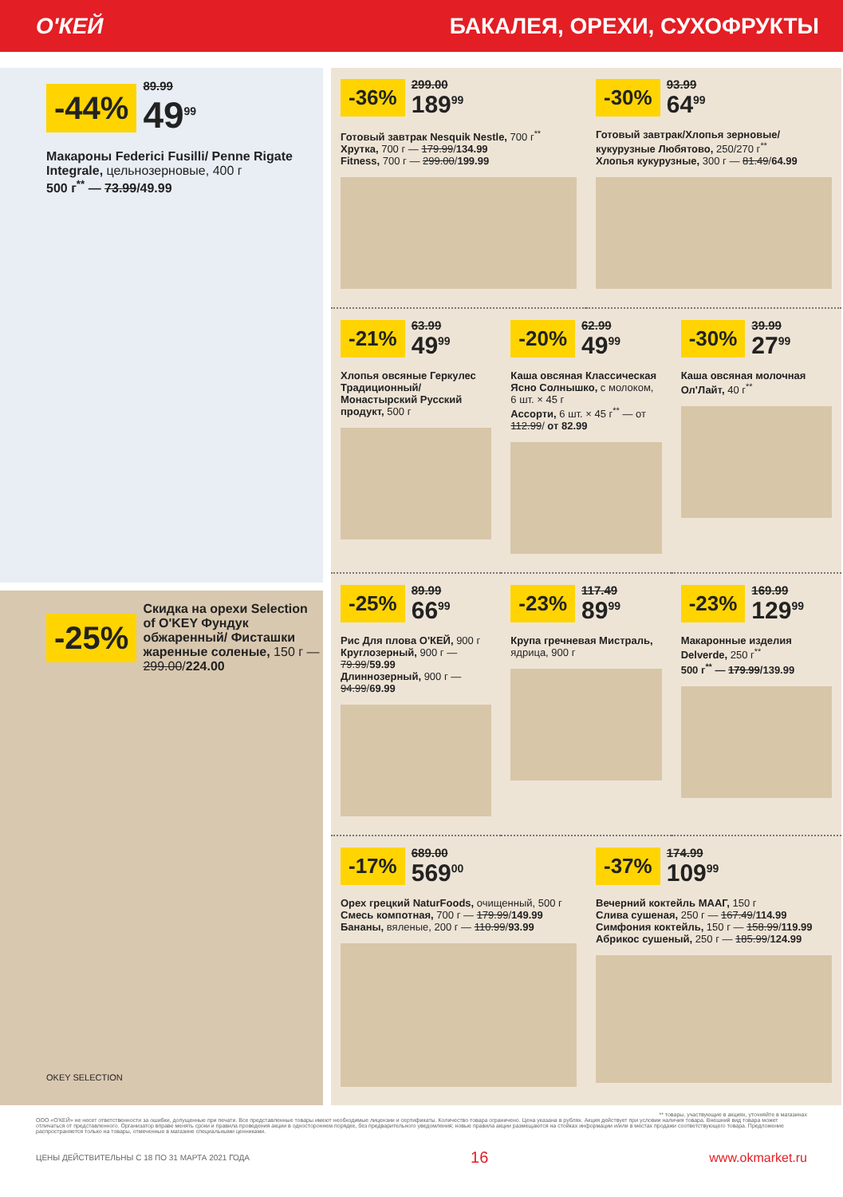О'КЕЙ БАКАЛЕЯ, ОРЕХИ, СУХОФРУКТЫ
-44% 89.99
49<sup>99</sup>
Макароны Federici Fusilli/ Penne Rigate Integrale, цельнозерновые, 400 г
500 г<sup>**</sup> — 73.99/49.99
-25% Скидка на орехи Selection of O'KEY Фундук обжаренный/ Фисташки жаренные соленые, 150 г — 299.00/224.00
OKEY SELECTION
-36% 299.00
189<sup>99</sup>
Готовый завтрак Nesquik Nestle, 700 г<sup>**</sup>
Хрутка, 700 г — 179.99/134.99
Fitness, 700 г — 299.00/199.99
-30% 93.99
64<sup>99</sup>
Готовый завтрак/Хлопья зерновые/ кукурузные Любятово, 250/270 г<sup>**</sup>
Хлопья кукурузные, 300 г — 81.49/64.99
-21% 63.99
49<sup>99</sup>
Хлопья овсяные Геркулес Традиционный/ Монастырский Русский продукт, 500 г
-20% 62.99
49<sup>99</sup>
Каша овсяная Классическая Ясно Солнышко, с молоком, 6 шт. × 45 г
Ассорти, 6 шт. × 45 г<sup>**</sup> — от 112.99/ от 82.99
-30% 39.99
27<sup>99</sup>
Каша овсяная молочная Ол'Лайт, 40 г<sup>**</sup>
-25% 89.99
66<sup>99</sup>
Рис Для плова О'КЕЙ, 900 г
Круглозерный, 900 г — 79.99/59.99
Длиннозерный, 900 г — 94.99/69.99
-23% 117.49
89<sup>99</sup>
Крупа гречневая Мистраль, ядрица, 900 г
-23% 169.99
129<sup>99</sup>
Макаронные изделия Delverde, 250 г<sup>**</sup>
500 г<sup>**</sup> — 179.99/139.99
-17% 689.00
569<sup>00</sup>
Орех грецкий NaturFoods, очищенный, 500 г
Смесь компотная, 700 г — 179.99/149.99
Бананы, вяленые, 200 г — 110.99/93.99
-37% 174.99
109<sup>99</sup>
Вечерний коктейль МААГ, 150 г
Слива сушеная, 250 г — 167.49/114.99
Симфония коктейль, 150 г — 158.99/119.99
Абрикос сушеный, 250 г — 185.99/124.99
** товары, участвующие в акциях, уточняйте в магазинах
ООО «О'КЕЙ» не несет ответственности за ошибки, допущенные при печати. Все представленные товары имеют необходимые лицензии и сертификаты. Количество товара ограничено. Цена указана в рублях. Акция действует при условии наличия товара. Внешний вид товара может отличаться от представленного. Организатор вправе менять сроки и правила проведения акции в одностороннем порядке, без предварительного уведомления; новые правила акции размещаются на стойках информации и/или в местах продажи соответствующего товара. Предложение распространяется только на товары, отмеченные в магазине специальными ценниками.
ЦЕНЫ ДЕЙСТВИТЕЛЬНЫ С 18 ПО 31 МАРТА 2021 ГОДА 16 www.okmarket.ru